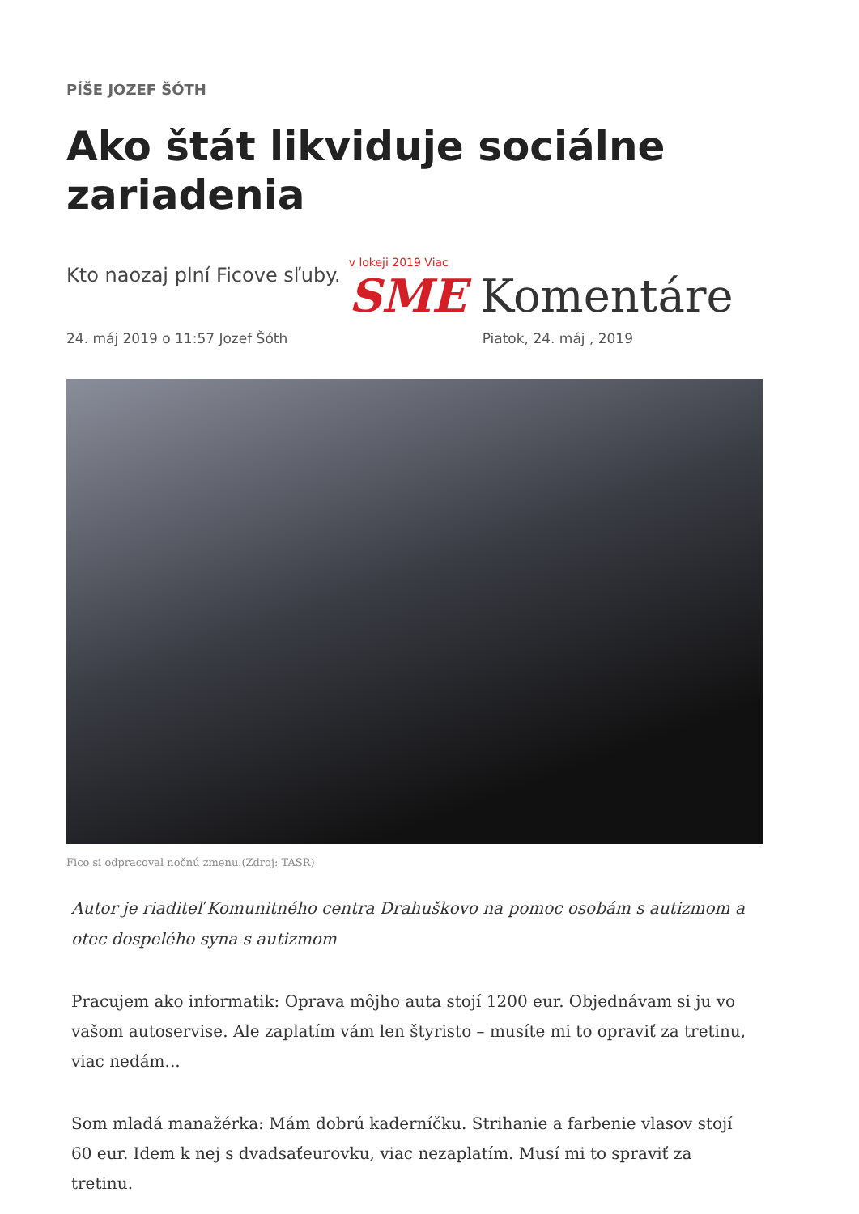PÍŠE JOZEF ŠÓTH
Ako štát likviduje sociálne zariadenia
Kto naozaj plní Ficove sľuby.
v lokeji 2019 Viac
SME Komentáre
24. máj 2019 o 11:57 Jozef Šóth Piatok, 24. máj , 2019
Fico si odpracoval nočnú zmenu.(Zdroj: TASR)
Autor je riaditeľ Komunitného centra Drahuškovo na pomoc osobám s autizmom a otec dospelého syna s autizmom
Pracujem ako informatik: Oprava môjho auta stojí 1200 eur. Objednávam si ju vo vašom autoservise. Ale zaplatím vám len štyristo – musíte mi to opraviť za tretinu, viac nedám...
Som mladá manažérka: Mám dobrú kaderníčku. Strihanie a farbenie vlasov stojí 60 eur. Idem k nej s dvadsaťeurovku, viac nezaplatím. Musí mi to spraviť za tretinu.